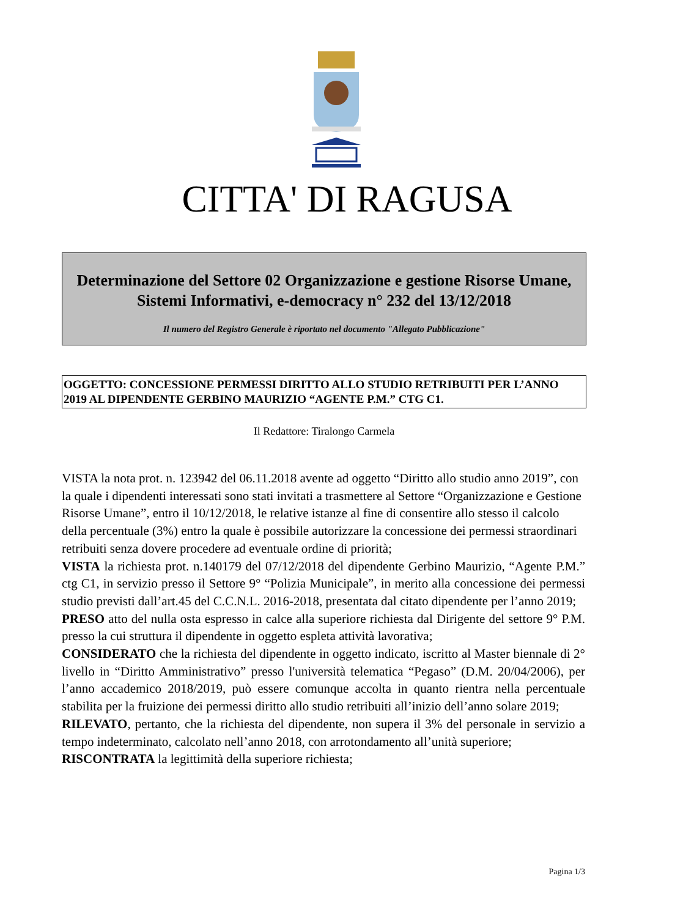CITTA' DI RAGUSA
Determinazione del Settore 02 Organizzazione e gestione Risorse Umane, Sistemi Informativi, e-democracy n° 232 del 13/12/2018
Il numero del Registro Generale è riportato nel documento "Allegato Pubblicazione"
OGGETTO: CONCESSIONE PERMESSI DIRITTO ALLO STUDIO RETRIBUITI PER L’ANNO 2019 AL DIPENDENTE GERBINO MAURIZIO “AGENTE P.M.” CTG C1.
Il Redattore: Tiralongo Carmela
VISTA la nota prot. n. 123942 del 06.11.2018 avente ad oggetto “Diritto allo studio anno 2019”, con la quale i dipendenti interessati sono stati invitati a trasmettere al Settore “Organizzazione e Gestione Risorse Umane”, entro il 10/12/2018, le relative istanze al fine di consentire allo stesso il calcolo della percentuale (3%) entro la quale è possibile autorizzare la concessione dei permessi straordinari retribuiti senza dovere procedere ad eventuale ordine di priorità;
VISTA la richiesta prot. n.140179 del 07/12/2018 del dipendente Gerbino Maurizio, “Agente P.M.” ctg C1, in servizio presso il Settore 9° “Polizia Municipale”, in merito alla concessione dei permessi studio previsti dall’art.45 del C.C.N.L. 2016-2018, presentata dal citato dipendente per l’anno 2019;
PRESO atto del nulla osta espresso in calce alla superiore richiesta dal Dirigente del settore 9° P.M. presso la cui struttura il dipendente in oggetto espleta attività lavorativa;
CONSIDERATO che la richiesta del dipendente in oggetto indicato, iscritto al Master biennale di 2° livello in “Diritto Amministrativo” presso l'università telematica “Pegaso” (D.M. 20/04/2006), per l’anno accademico 2018/2019, può essere comunque accolta in quanto rientra nella percentuale stabilita per la fruizione dei permessi diritto allo studio retribuiti all’inizio dell’anno solare 2019;
RILEVATO, pertanto, che la richiesta del dipendente, non supera il 3% del personale in servizio a tempo indeterminato, calcolato nell’anno 2018, con arrotondamento all’unità superiore;
RISCONTRATA la legittimità della superiore richiesta;
Pagina 1/3